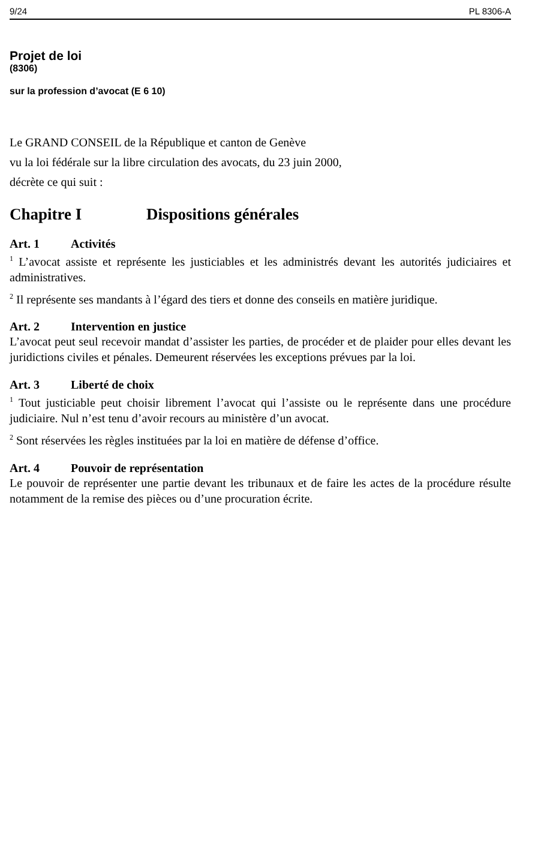9/24 PL 8306-A
Projet de loi
(8306)
sur la profession d’avocat (E 6 10)
Le GRAND CONSEIL de la République et canton de Genève
vu la loi fédérale sur la libre circulation des avocats, du 23 juin 2000,
décrète ce qui suit :
Chapitre I Dispositions générales
Art. 1 Activités
<sup>1</sup> L’avocat assiste et représente les justiciables et les administrés devant les autorités judiciaires et administratives.
<sup>2</sup> Il représente ses mandants à l’égard des tiers et donne des conseils en matière juridique.
Art. 2 Intervention en justice
L’avocat peut seul recevoir mandat d’assister les parties, de procéder et de plaider pour elles devant les juridictions civiles et pénales. Demeurent réservées les exceptions prévues par la loi.
Art. 3 Liberté de choix
<sup>1</sup> Tout justiciable peut choisir librement l’avocat qui l’assiste ou le représente dans une procédure judiciaire. Nul n’est tenu d’avoir recours au ministère d’un avocat.
<sup>2</sup> Sont réservées les règles instituées par la loi en matière de défense d’office.
Art. 4 Pouvoir de représentation
Le pouvoir de représenter une partie devant les tribunaux et de faire les actes de la procédure résulte notamment de la remise des pièces ou d’une procuration écrite.